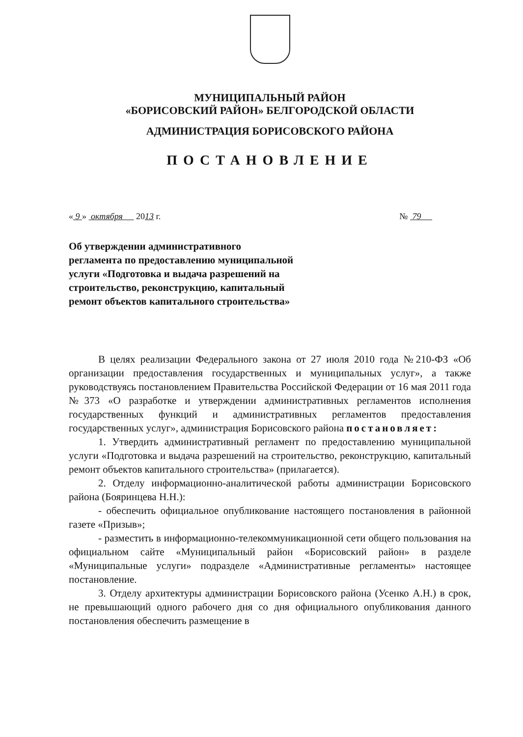МУНИЦИПАЛЬНЫЙ РАЙОН
«БОРИСОВСКИЙ РАЙОН» БЕЛГОРОДСКОЙ ОБЛАСТИ
АДМИНИСТРАЦИЯ БОРИСОВСКОГО РАЙОНА
ПОСТАНОВЛЕНИЕ
« 9 » октября 2013 г. № 79
Об утверждении административного регламента по предоставлению муниципальной услуги «Подготовка и выдача разрешений на строительство, реконструкцию, капитальный ремонт объектов капитального строительства»
В целях реализации Федерального закона от 27 июля 2010 года №210-ФЗ «Об организации предоставления государственных и муниципальных услуг», а также руководствуясь постановлением Правительства Российской Федерации от 16 мая 2011 года №373 «О разработке и утверждении административных регламентов исполнения государственных функций и административных регламентов предоставления государственных услуг», администрация Борисовского района постановляет:
1. Утвердить административный регламент по предоставлению муниципальной услуги «Подготовка и выдача разрешений на строительство, реконструкцию, капитальный ремонт объектов капитального строительства» (прилагается).
2. Отделу информационно-аналитической работы администрации Борисовского района (Бояринцева Н.Н.):
- обеспечить официальное опубликование настоящего постановления в районной газете «Призыв»;
- разместить в информационно-телекоммуникационной сети общего пользования на официальном сайте «Муниципальный район «Борисовский район» в разделе «Муниципальные услуги» подразделе «Административные регламенты» настоящее постановление.
3. Отделу архитектуры администрации Борисовского района (Усенко А.Н.) в срок, не превышающий одного рабочего дня со дня официального опубликования данного постановления обеспечить размещение в